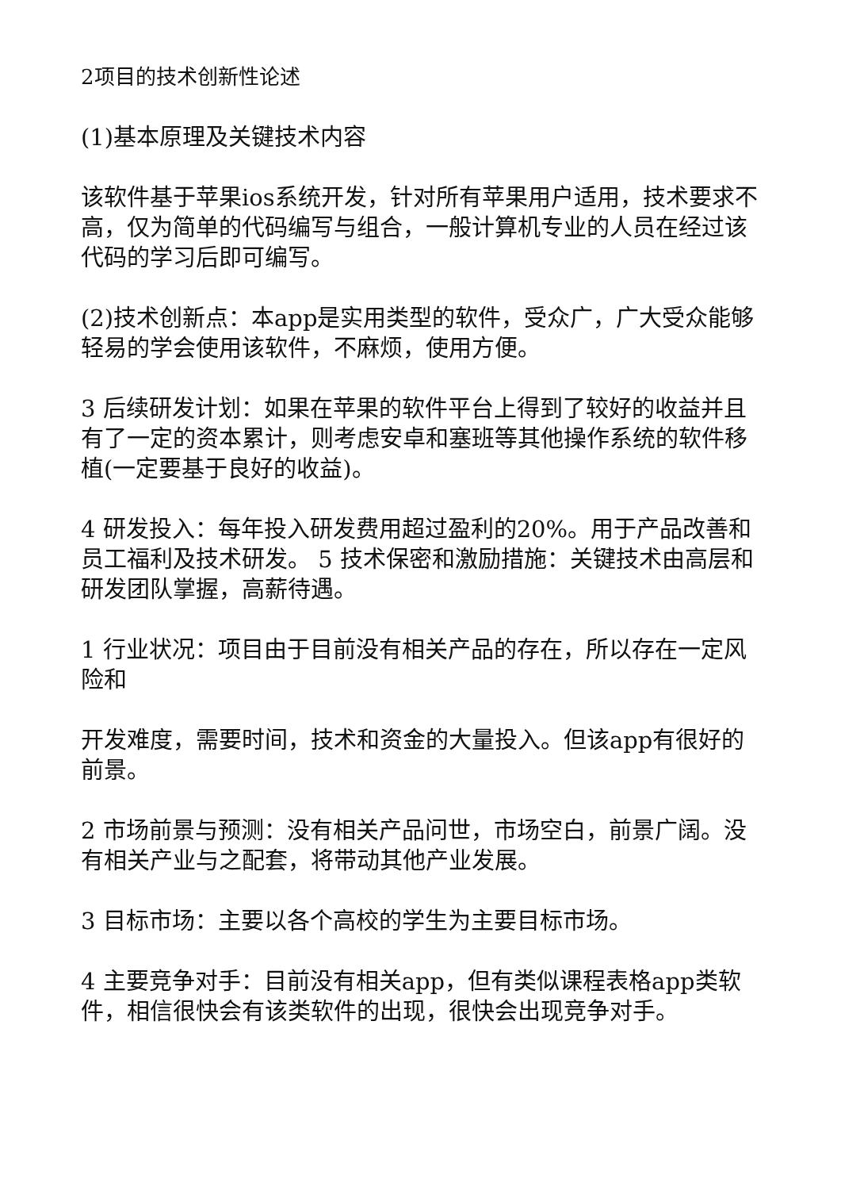2项目的技术创新性论述
(1)基本原理及关键技术内容
该软件基于苹果ios系统开发，针对所有苹果用户适用，技术要求不高，仅为简单的代码编写与组合，一般计算机专业的人员在经过该代码的学习后即可编写。
(2)技术创新点：本app是实用类型的软件，受众广，广大受众能够轻易的学会使用该软件，不麻烦，使用方便。
3 后续研发计划：如果在苹果的软件平台上得到了较好的收益并且有了一定的资本累计，则考虑安卓和塞班等其他操作系统的软件移植(一定要基于良好的收益)。
4 研发投入：每年投入研发费用超过盈利的20%。用于产品改善和员工福利及技术研发。 5 技术保密和激励措施：关键技术由高层和研发团队掌握，高薪待遇。
1 行业状况：项目由于目前没有相关产品的存在，所以存在一定风险和
开发难度，需要时间，技术和资金的大量投入。但该app有很好的前景。
2 市场前景与预测：没有相关产品问世，市场空白，前景广阔。没有相关产业与之配套，将带动其他产业发展。
3 目标市场：主要以各个高校的学生为主要目标市场。
4 主要竞争对手：目前没有相关app，但有类似课程表格app类软件，相信很快会有该类软件的出现，很快会出现竞争对手。